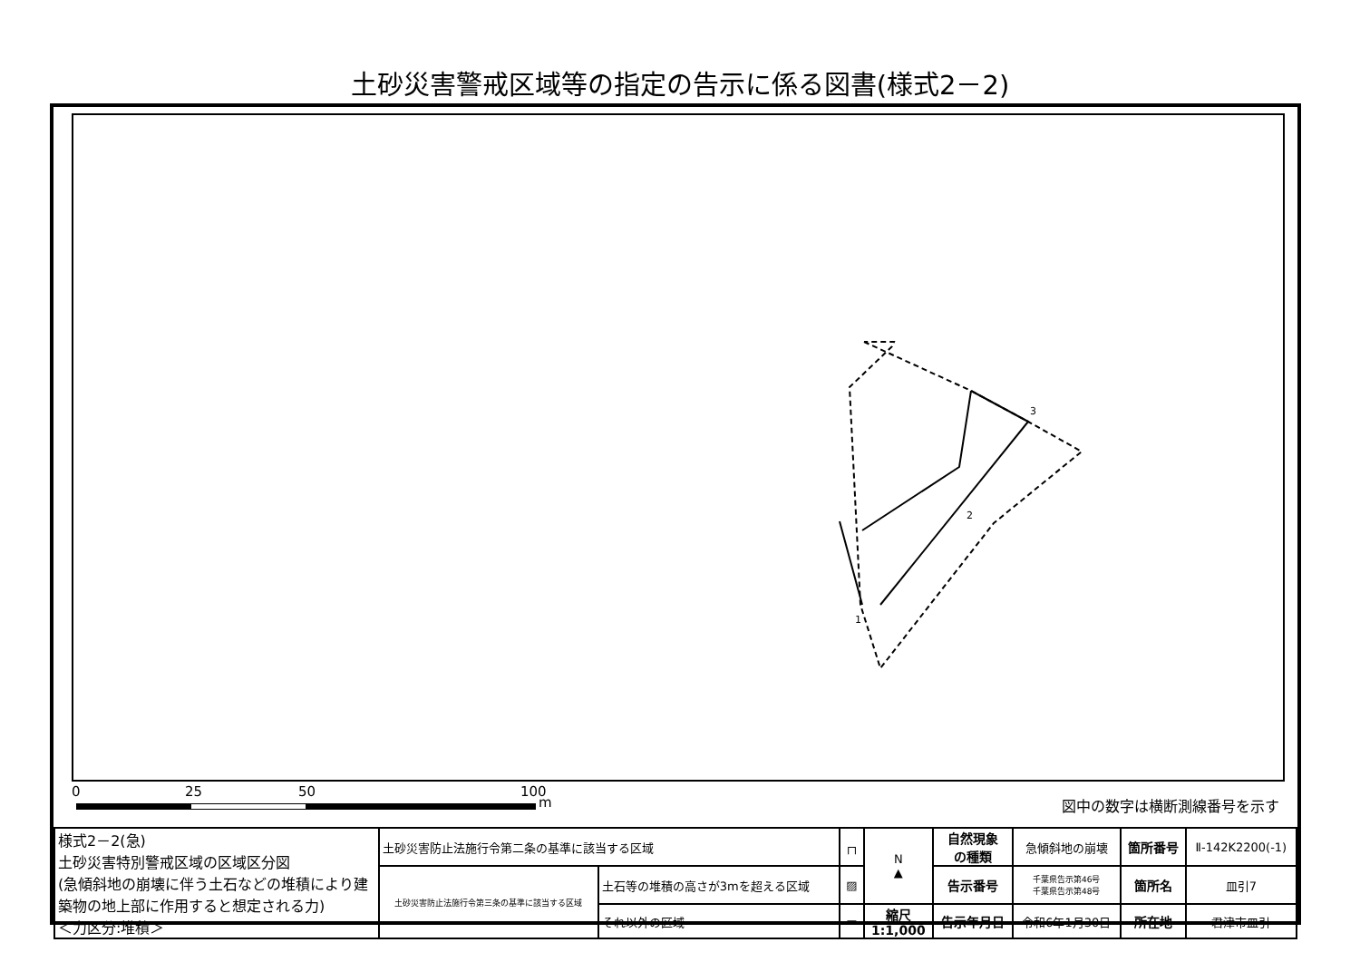土砂災害警戒区域等の指定の告示に係る図書(様式2－2)
3
2
1
0 25 50 100
m 図中の数字は横断測線番号を示す
| 様式2－2(急) 土砂災害特別警戒区域の区域区分図 (急傾斜地の崩壊に伴う土石などの堆積により建築物の地上部に作用すると想定される力) ＜力区分:堆積＞ | 土砂災害防止法施行令第二条の基準に該当する区域 | | ┌┐ | N ▲ | 自然現象 の種類 | 急傾斜地の崩壊 | 箇所番号 | Ⅱ-142K2200(-1) |
| | 土砂災害防止法施行令第三条の基準に該当する区域 | 土石等の堆積の高さが3mを超える区域 | ▨ | | 告示番号 | 千葉県告示第46号 千葉県告示第48号 | 箇所名 | 皿引7 |
| | | それ以外の区域 | ▭ | 縮尺 1:1,000 | 告示年月日 | 令和6年1月30日 | 所在地 | 君津市皿引 |